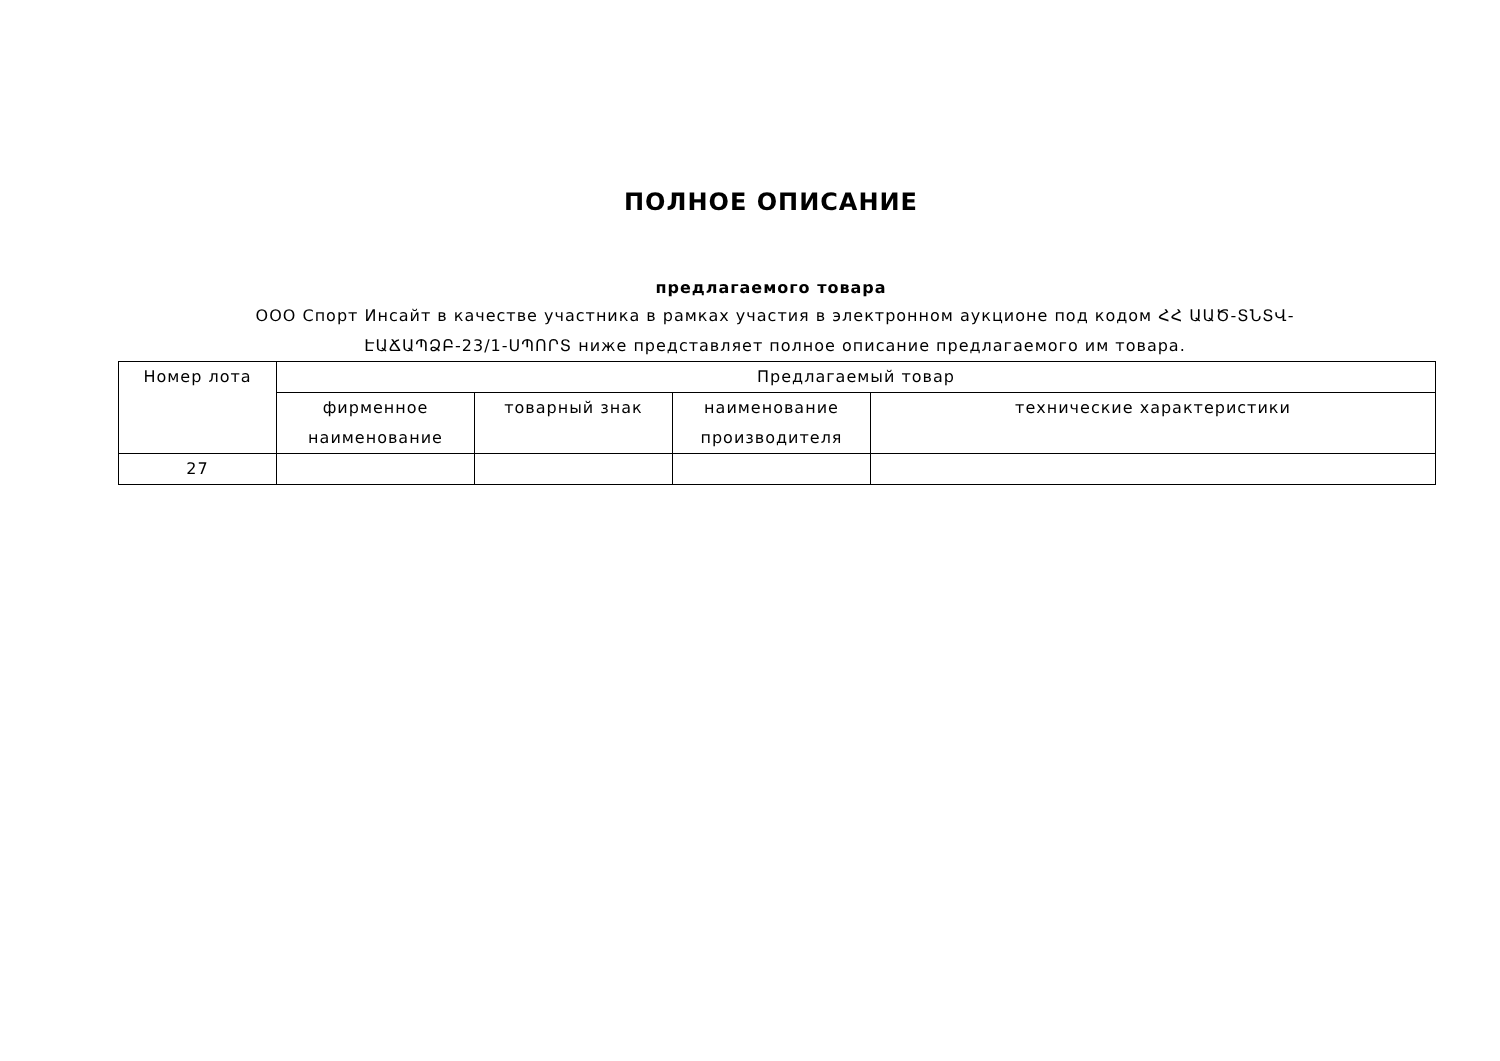ПОЛНОЕ ОПИСАНИЕ
предлагаемого товара
ООО Спорт Инсайт в качестве участника в рамках участия в электронном аукционе под кодом ՀՀ ԱԱԾ-ՏՆՏՎ-ԷԱՃԱՊՁԲ-23/1-ՍՊՈՐՏ ниже представляет полное описание предлагаемого им товара.
| Номер лота | Предлагаемый товар | | | |
| --- | --- | --- | --- | --- |
| | фирменное наименование | товарный знак | наименование производителя | технические характеристики |
| 27 | | | | |